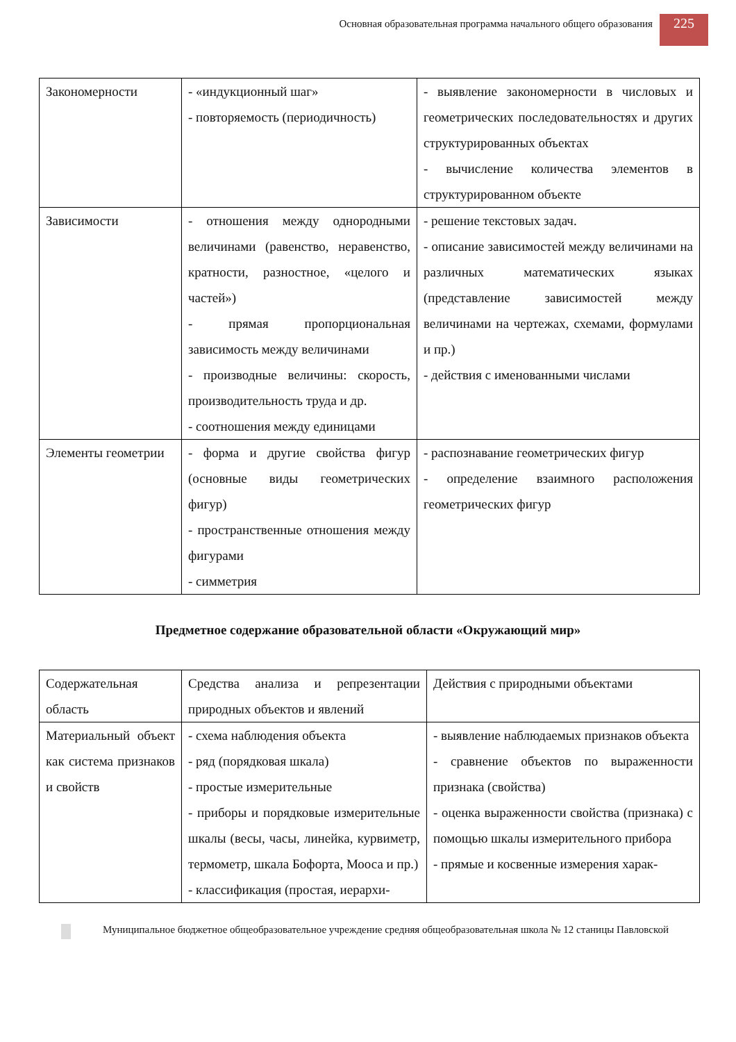Основная образовательная программа начального общего образования 225
| Закономерности | - «индукционный шаг» - повторяемость (периодичность) | - выявление закономерности в числовых и геометрических последовательностях и других структурированных объектах - вычисление количества элементов в структурированном объекте |
| Зависимости | - отношения между однородными величинами (равенство, неравенство, кратности, разностное, «целого и частей») - прямая пропорциональная зависимость между величинами - производные величины: скорость, производительность труда и др. - соотношения между единицами | - решение текстовых задач. - описание зависимостей между величинами на различных математических языках (представление зависимостей между величинами на чертежах, схемами, формулами и пр.) - действия с именованными числами |
| Элементы геометрии | - форма и другие свойства фигур (основные виды геометрических фигур) - пространственные отношения между фигурами - симметрия | - распознавание геометрических фигур - определение взаимного расположения геометрических фигур |
Предметное содержание образовательной области «Окружающий мир»
| Содержательная область | Средства анализа и репрезентации природных объектов и явлений | Действия с природными объектами |
| Материальный объект как система признаков и свойств | - схема наблюдения объекта - ряд (порядковая шкала) - простые измерительные - приборы и порядковые измерительные шкалы (весы, часы, линейка, курвиметр, термометр, шкала Бофорта, Мооса и пр.) - классификация (простая, иерархи- | - выявление наблюдаемых признаков объекта - сравнение объектов по выраженности признака (свойства) - оценка выраженности свойства (признака) с помощью шкалы измерительного прибора - прямые и косвенные измерения харак- |
Муниципальное бюджетное общеобразовательное учреждение средняя общеобразовательная школа № 12 станицы Павловской